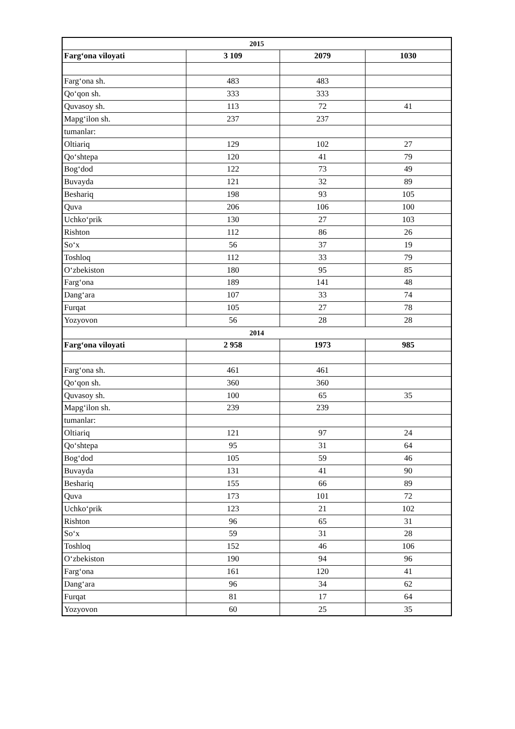| 2015 | | | |
| Farg‘ona viloyati | 3 109 | 2079 | 1030 |
| Farg‘ona sh. | 483 | 483 | |
| Qo‘qon sh. | 333 | 333 | |
| Quvasoy sh. | 113 | 72 | 41 |
| Mapg‘ilon sh. | 237 | 237 | |
| tumanlar: | | | |
| Oltiariq | 129 | 102 | 27 |
| Qo‘shtepa | 120 | 41 | 79 |
| Bog‘dod | 122 | 73 | 49 |
| Buvayda | 121 | 32 | 89 |
| Beshariq | 198 | 93 | 105 |
| Quva | 206 | 106 | 100 |
| Uchko‘prik | 130 | 27 | 103 |
| Rishton | 112 | 86 | 26 |
| So‘x | 56 | 37 | 19 |
| Toshloq | 112 | 33 | 79 |
| O‘zbekiston | 180 | 95 | 85 |
| Farg‘ona | 189 | 141 | 48 |
| Dang‘ara | 107 | 33 | 74 |
| Furqat | 105 | 27 | 78 |
| Yozyovon | 56 | 28 | 28 |
| 2014 | | | |
| Farg‘ona viloyati | 2 958 | 1973 | 985 |
| Farg‘ona sh. | 461 | 461 | |
| Qo‘qon sh. | 360 | 360 | |
| Quvasoy sh. | 100 | 65 | 35 |
| Mapg‘ilon sh. | 239 | 239 | |
| tumanlar: | | | |
| Oltiariq | 121 | 97 | 24 |
| Qo‘shtepa | 95 | 31 | 64 |
| Bog‘dod | 105 | 59 | 46 |
| Buvayda | 131 | 41 | 90 |
| Beshariq | 155 | 66 | 89 |
| Quva | 173 | 101 | 72 |
| Uchko‘prik | 123 | 21 | 102 |
| Rishton | 96 | 65 | 31 |
| So‘x | 59 | 31 | 28 |
| Toshloq | 152 | 46 | 106 |
| O‘zbekiston | 190 | 94 | 96 |
| Farg‘ona | 161 | 120 | 41 |
| Dang‘ara | 96 | 34 | 62 |
| Furqat | 81 | 17 | 64 |
| Yozyovon | 60 | 25 | 35 |